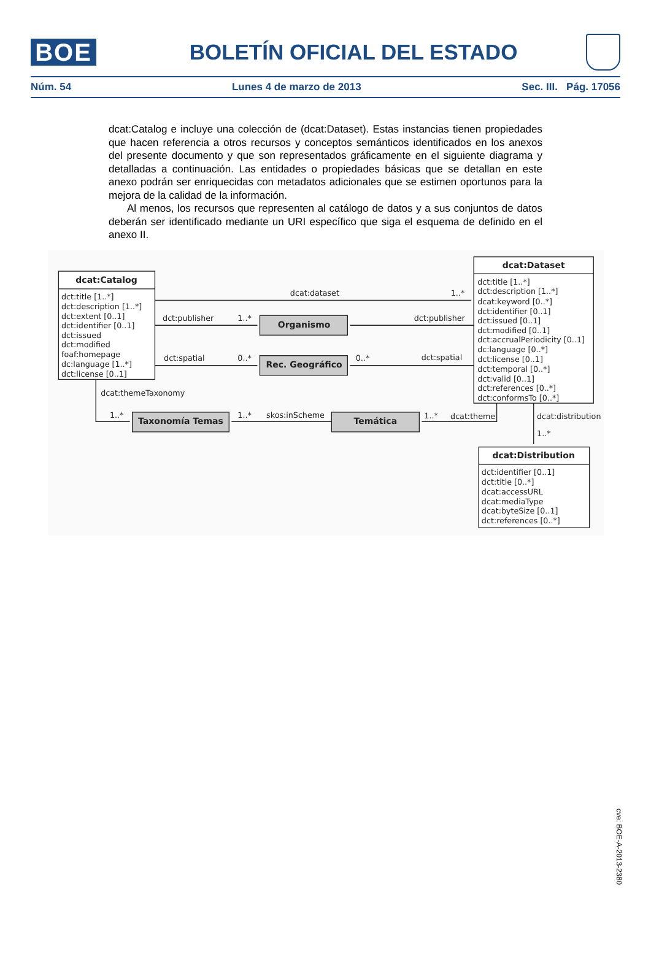BOE
BOLETÍN OFICIAL DEL ESTADO
Núm. 54 Lunes 4 de marzo de 2013 Sec. III. Pág. 17056
dcat:Catalog e incluye una colección de (dcat:Dataset). Estas instancias tienen propiedades que hacen referencia a otros recursos y conceptos semánticos identificados en los anexos del presente documento y que son representados gráficamente en el siguiente diagrama y detalladas a continuación. Las entidades o propiedades básicas que se detallan en este anexo podrán ser enriquecidas con metadatos adicionales que se estimen oportunos para la mejora de la calidad de la información.
Al menos, los recursos que representen al catálogo de datos y a sus conjuntos de datos deberán ser identificado mediante un URI específico que siga el esquema de definido en el anexo II.
dcat:Catalog
dct:title [1..*]
dct:description [1..*]
dct:extent [0..1]
dct:identifier [0..1]
dct:issued
dct:modified
foaf:homepage
dc:language [1..*]
dct:license [0..1]
dcat:dataset
1..*
dct:publisher
1..*
Organismo
dct:publisher
dct:spatial
0..*
Rec. Geográfico
0..*
dct:spatial
dcat:Dataset
dct:title [1..*]
dct:description [1..*]
dcat:keyword [0..*]
dct:identifier [0..1]
dct:issued [0..1]
dct:modified [0..1]
dct:accrualPeriodicity [0..1]
dc:language [0..*]
dct:license [0..1]
dct:temporal [0..*]
dct:valid [0..1]
dct:references [0..*]
dct:conformsTo [0..*]
dcat:themeTaxonomy
1..*
Taxonomía Temas
1..*
skos:inScheme
Temática
1..*
dcat:theme
dcat:distribution
1..*
dcat:Distribution
dct:identifier [0..1]
dct:title [0..*]
dcat:accessURL
dcat:mediaType
dcat:byteSize [0..1]
dct:references [0..*]
cve: BOE-A-2013-2380